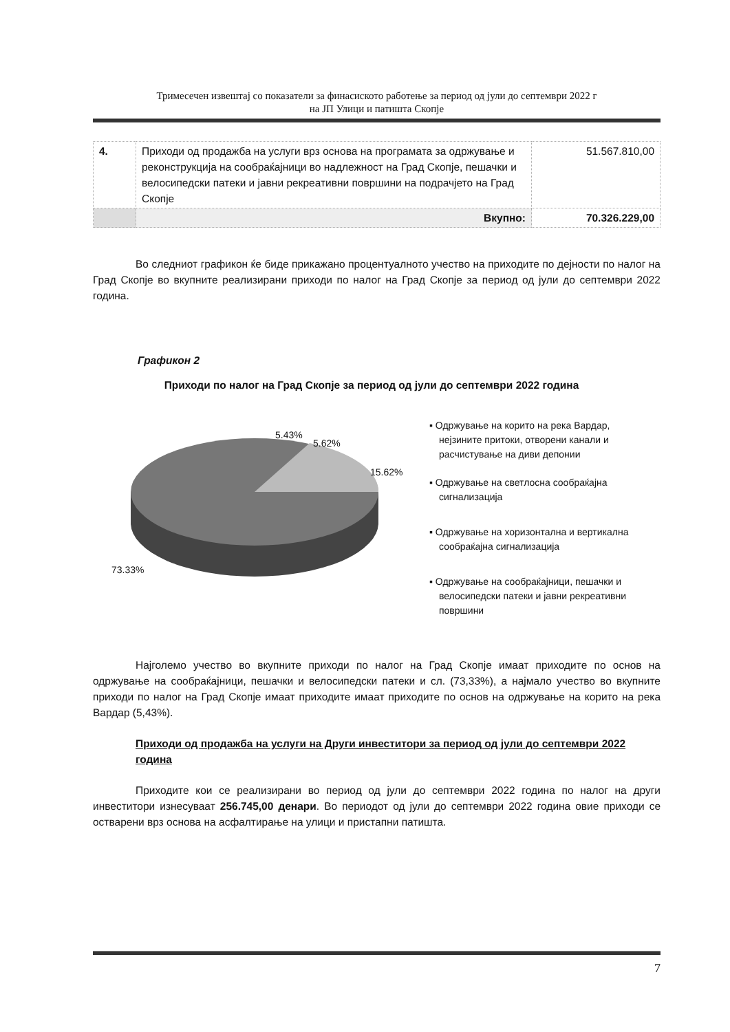Тримесечен извештај со показатели за финасиското работење за период од јули до септември 2022 г
на ЈП Улици и патишта Скопје
| 4. | Приходи од продажба на услуги врз основа на програмата за одржување и реконструкција на сообраќајници во надлежност на Град Скопје, пешачки и велосипедски патеки и јавни рекреативни површини на подрачјето на Град Скопје | 51.567.810,00 |
| | Вкупно: | 70.326.229,00 |
Во следниот графикон ќе биде прикажано процентуалното учество на приходите по дејности по налог на Град Скопје во вкупните реализирани приходи по налог на Град Скопје за период од јули до септември 2022 година.
Графикон 2
Приходи по налог на Град Скопје за период од јули до септември 2022 година
5.43%
5.62%
15.62%
73.33%
▪ Одржување на корито на река Вардар, нејзините притоки, отворени канали и расчистување на диви депонии
▪ Одржување на светлосна сообраќајна сигнализација
▪ Одржување на хоризонтална и вертикална сообраќајна сигнализација
▪ Одржување на сообраќајници, пешачки и велосипедски патеки и јавни рекреативни површини
Најголемо учество во вкупните приходи по налог на Град Скопје имаат приходите по основ на одржување на сообраќајници, пешачки и велосипедски патеки и сл. (73,33%), а најмало учество во вкупните приходи по налог на Град Скопје имаат приходите имаат приходите по основ на одржување на корито на река Вардар (5,43%).
Приходи од продажба на услуги на Други инвеститори за период од јули до септември 2022 година
Приходите кои се реализирани во период од јули до септември 2022 година по налог на други инвеститори изнесуваат 256.745,00 денари. Во периодот од јули до септември 2022 година овие приходи се остварени врз основа на асфалтирање на улици и пристапни патишта.
7